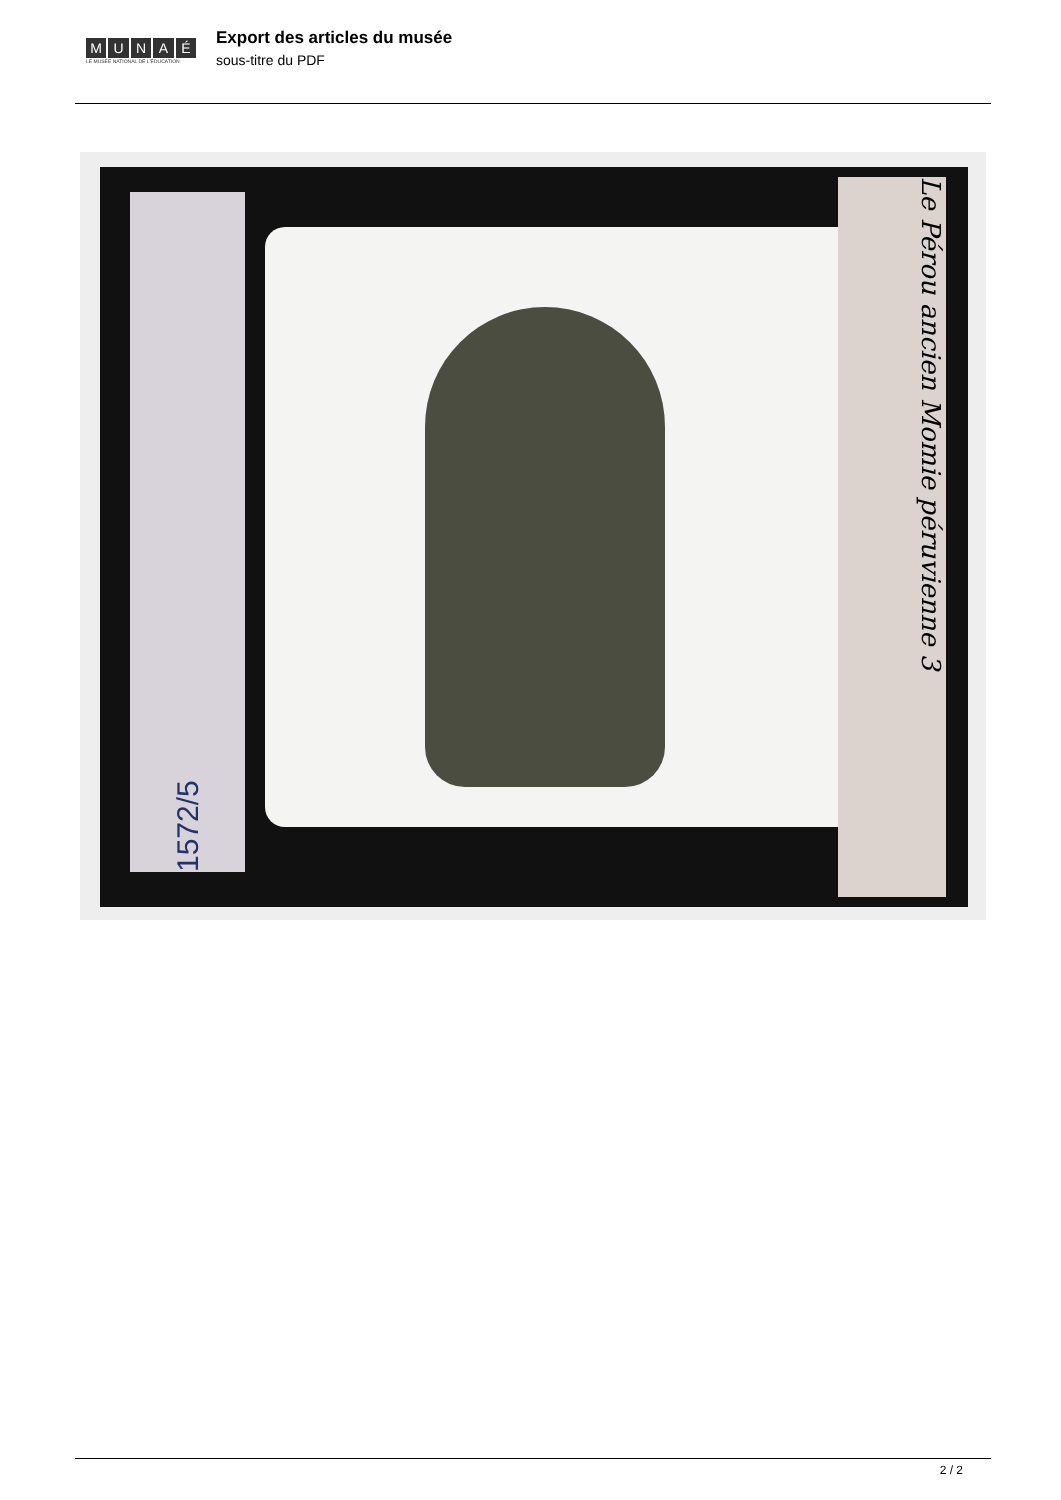MUNAÉ
LE MUSÉE NATIONAL DE L'ÉDUCATION
Export des articles du musée
sous-titre du PDF
1572/5
Le Pérou ancien Momie péruvienne 3
2 / 2